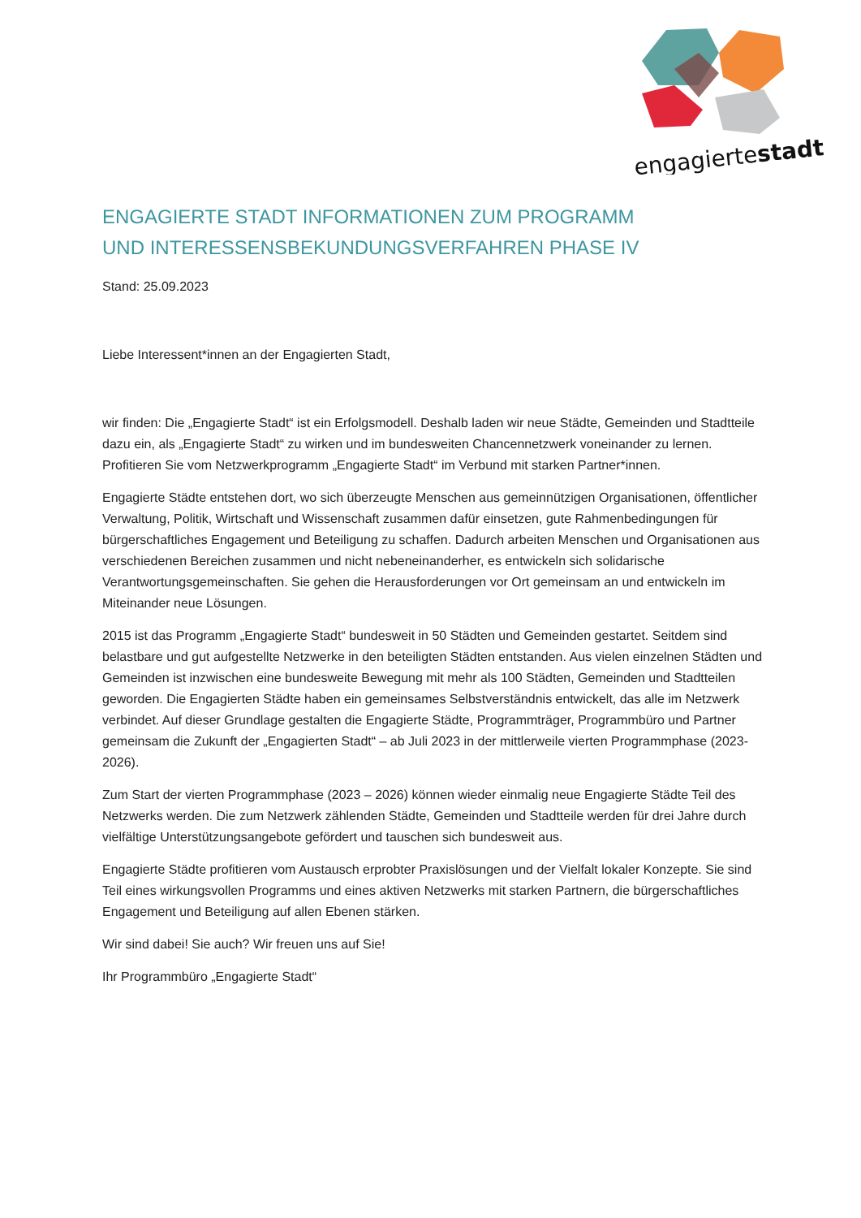engagiertestadt
ENGAGIERTE STADT INFORMATIONEN ZUM PROGRAMM
UND INTERESSENSBEKUNDUNGSVERFAHREN PHASE IV
Stand: 25.09.2023
Liebe Interessent*innen an der Engagierten Stadt,
wir finden: Die „Engagierte Stadt“ ist ein Erfolgsmodell. Deshalb laden wir neue Städte, Gemeinden und Stadtteile dazu ein, als „Engagierte Stadt“ zu wirken und im bundesweiten Chancennetzwerk voneinander zu lernen. Profitieren Sie vom Netzwerkprogramm „Engagierte Stadt“ im Verbund mit starken Partner*innen.
Engagierte Städte entstehen dort, wo sich überzeugte Menschen aus gemeinnützigen Organisationen, öffentlicher Verwaltung, Politik, Wirtschaft und Wissenschaft zusammen dafür einsetzen, gute Rahmen­bedingungen für bürgerschaftliches Engagement und Beteiligung zu schaffen. Dadurch arbeiten Menschen und Organisationen aus verschiedenen Bereichen zusammen und nicht nebeneinanderher, es entwickeln sich solidarische Verantwortungsgemeinschaften. Sie gehen die Herausforderungen vor Ort gemeinsam an und entwickeln im Miteinander neue Lösungen.
2015 ist das Programm „Engagierte Stadt“ bundesweit in 50 Städten und Gemeinden gestartet. Seitdem sind belastbare und gut aufgestellte Netzwerke in den beteiligten Städten entstanden. Aus vielen einzelnen Städten und Gemeinden ist inzwischen eine bundesweite Bewegung mit mehr als 100 Städten, Gemeinden und Stadtteilen geworden. Die Engagierten Städte haben ein gemeinsames Selbstverständnis entwickelt, das alle im Netzwerk verbindet. Auf dieser Grundlage gestalten die Engagierte Städte, Programmträger, Programmbüro und Partner gemeinsam die Zukunft der „Engagierten Stadt“ – ab Juli 2023 in der mittlerweile vierten Programmphase (2023-2026).
Zum Start der vierten Programmphase (2023 – 2026) können wieder einmalig neue Engagierte Städte Teil des Netzwerks werden. Die zum Netzwerk zählenden Städte, Gemeinden und Stadtteile werden für drei Jahre durch vielfältige Unterstützungsangebote gefördert und tauschen sich bundesweit aus.
Engagierte Städte profitieren vom Austausch erprobter Praxislösungen und der Vielfalt lokaler Konzepte. Sie sind Teil eines wirkungsvollen Programms und eines aktiven Netzwerks mit starken Partnern, die bürgerschaftliches Engagement und Beteiligung auf allen Ebenen stärken.
Wir sind dabei! Sie auch? Wir freuen uns auf Sie!
Ihr Programmbüro „Engagierte Stadt“